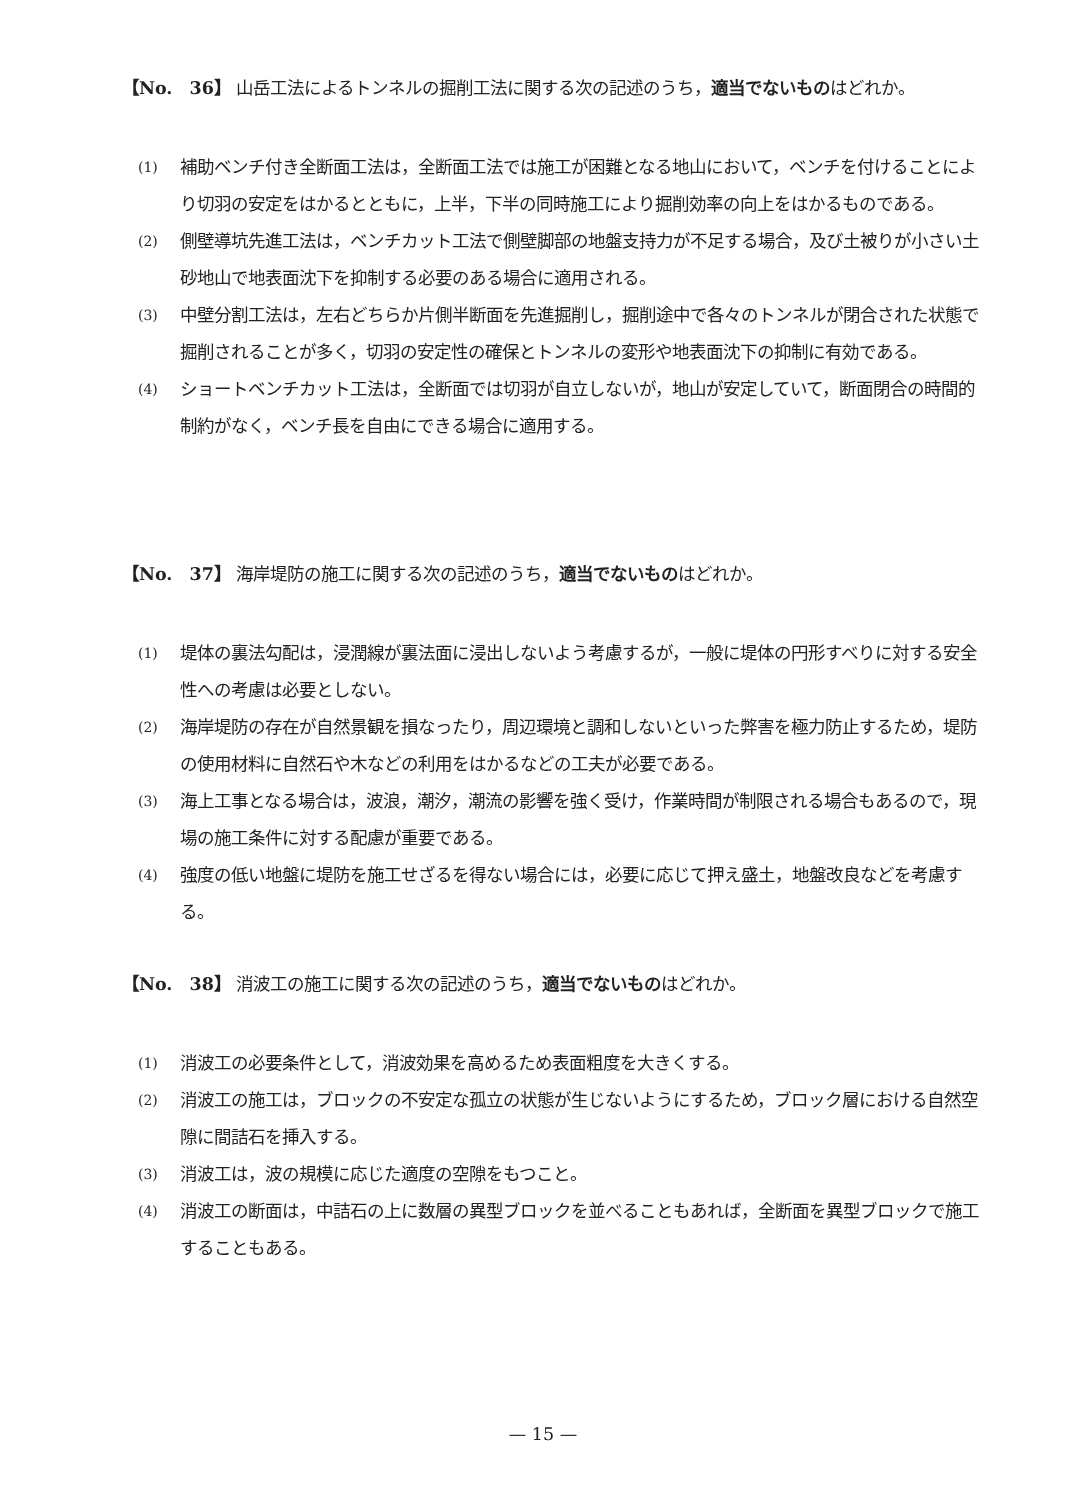【No.　36】 山岳工法によるトンネルの掘削工法に関する次の記述のうち，適当でないものはどれか。
(1) 補助ベンチ付き全断面工法は，全断面工法では施工が困難となる地山において，ベンチを付けることにより切羽の安定をはかるとともに，上半，下半の同時施工により掘削効率の向上をはかるものである。
(2) 側壁導坑先進工法は，ベンチカット工法で側壁脚部の地盤支持力が不足する場合，及び土被りが小さい土砂地山で地表面沈下を抑制する必要のある場合に適用される。
(3) 中壁分割工法は，左右どちらか片側半断面を先進掘削し，掘削途中で各々のトンネルが閉合された状態で掘削されることが多く，切羽の安定性の確保とトンネルの変形や地表面沈下の抑制に有効である。
(4) ショートベンチカット工法は，全断面では切羽が自立しないが，地山が安定していて，断面閉合の時間的制約がなく，ベンチ長を自由にできる場合に適用する。
【No.　37】 海岸堤防の施工に関する次の記述のうち，適当でないものはどれか。
(1) 堤体の裏法勾配は，浸潤線が裏法面に浸出しないよう考慮するが，一般に堤体の円形すべりに対する安全性への考慮は必要としない。
(2) 海岸堤防の存在が自然景観を損なったり，周辺環境と調和しないといった弊害を極力防止するため，堤防の使用材料に自然石や木などの利用をはかるなどの工夫が必要である。
(3) 海上工事となる場合は，波浪，潮汐，潮流の影響を強く受け，作業時間が制限される場合もあるので，現場の施工条件に対する配慮が重要である。
(4) 強度の低い地盤に堤防を施工せざるを得ない場合には，必要に応じて押え盛土，地盤改良などを考慮する。
【No.　38】 消波工の施工に関する次の記述のうち，適当でないものはどれか。
(1) 消波工の必要条件として，消波効果を高めるため表面粗度を大きくする。
(2) 消波工の施工は，ブロックの不安定な孤立の状態が生じないようにするため，ブロック層における自然空隙に間詰石を挿入する。
(3) 消波工は，波の規模に応じた適度の空隙をもつこと。
(4) 消波工の断面は，中詰石の上に数層の異型ブロックを並べることもあれば，全断面を異型ブロックで施工することもある。
— 15 —